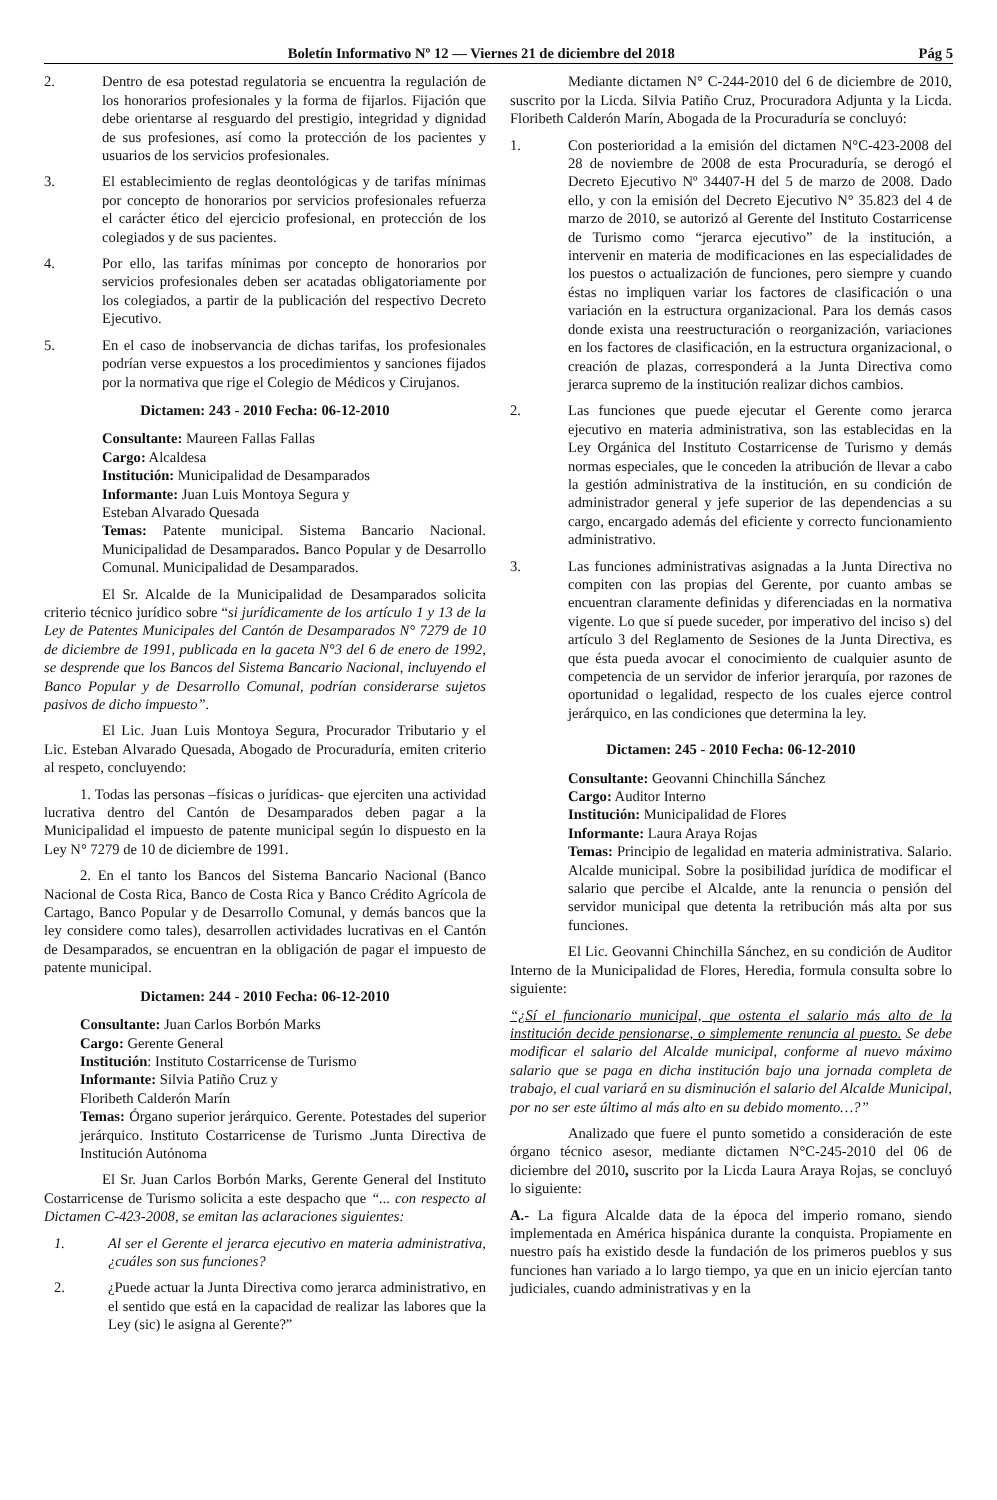Boletín Informativo Nº 12 — Viernes 21 de diciembre del 2018 Pág 5
2. Dentro de esa potestad regulatoria se encuentra la regulación de los honorarios profesionales y la forma de fijarlos. Fijación que debe orientarse al resguardo del prestigio, integridad y dignidad de sus profesiones, así como la protección de los pacientes y usuarios de los servicios profesionales.
3. El establecimiento de reglas deontológicas y de tarifas mínimas por concepto de honorarios por servicios profesionales refuerza el carácter ético del ejercicio profesional, en protección de los colegiados y de sus pacientes.
4. Por ello, las tarifas mínimas por concepto de honorarios por servicios profesionales deben ser acatadas obligatoriamente por los colegiados, a partir de la publicación del respectivo Decreto Ejecutivo.
5. En el caso de inobservancia de dichas tarifas, los profesionales podrían verse expuestos a los procedimientos y sanciones fijados por la normativa que rige el Colegio de Médicos y Cirujanos.
Dictamen: 243 - 2010 Fecha: 06-12-2010
Consultante: Maureen Fallas Fallas
Cargo: Alcaldesa
Institución: Municipalidad de Desamparados
Informante: Juan Luis Montoya Segura y
Esteban Alvarado Quesada
Temas: Patente municipal. Sistema Bancario Nacional. Municipalidad de Desamparados. Banco Popular y de Desarrollo Comunal. Municipalidad de Desamparados.
El Sr. Alcalde de la Municipalidad de Desamparados solicita criterio técnico jurídico sobre “si jurídicamente de los artículo 1 y 13 de la Ley de Patentes Municipales del Cantón de Desamparados N° 7279 de 10 de diciembre de 1991, publicada en la gaceta N°3 del 6 de enero de 1992, se desprende que los Bancos del Sistema Bancario Nacional, incluyendo el Banco Popular y de Desarrollo Comunal, podrían considerarse sujetos pasivos de dicho impuesto”.
El Lic. Juan Luis Montoya Segura, Procurador Tributario y el Lic. Esteban Alvarado Quesada, Abogado de Procuraduría, emiten criterio al respeto, concluyendo:
1. Todas las personas –físicas o jurídicas- que ejerciten una actividad lucrativa dentro del Cantón de Desamparados deben pagar a la Municipalidad el impuesto de patente municipal según lo dispuesto en la Ley N° 7279 de 10 de diciembre de 1991.
2. En el tanto los Bancos del Sistema Bancario Nacional (Banco Nacional de Costa Rica, Banco de Costa Rica y Banco Crédito Agrícola de Cartago, Banco Popular y de Desarrollo Comunal, y demás bancos que la ley considere como tales), desarrollen actividades lucrativas en el Cantón de Desamparados, se encuentran en la obligación de pagar el impuesto de patente municipal.
Dictamen: 244 - 2010 Fecha: 06-12-2010
Consultante: Juan Carlos Borbón Marks
Cargo: Gerente General
Institución: Instituto Costarricense de Turismo
Informante: Silvia Patiño Cruz y
Floribeth Calderón Marín
Temas: Órgano superior jerárquico. Gerente. Potestades del superior jerárquico. Instituto Costarricense de Turismo .Junta Directiva de Institución Autónoma
El Sr. Juan Carlos Borbón Marks, Gerente General del Instituto Costarricense de Turismo solicita a este despacho que “... con respecto al Dictamen C-423-2008, se emitan las aclaraciones siguientes:
1. Al ser el Gerente el jerarca ejecutivo en materia administrativa, ¿cuáles son sus funciones?
2. ¿Puede actuar la Junta Directiva como jerarca administrativo, en el sentido que está en la capacidad de realizar las labores que la Ley (sic) le asigna al Gerente?”
Mediante dictamen N° C-244-2010 del 6 de diciembre de 2010, suscrito por la Licda. Silvia Patiño Cruz, Procuradora Adjunta y la Licda. Floribeth Calderón Marín, Abogada de la Procuraduría se concluyó:
1. Con posterioridad a la emisión del dictamen N°C-423-2008 del 28 de noviembre de 2008 de esta Procuraduría, se derogó el Decreto Ejecutivo Nº 34407-H del 5 de marzo de 2008. Dado ello, y con la emisión del Decreto Ejecutivo N° 35.823 del 4 de marzo de 2010, se autorizó al Gerente del Instituto Costarricense de Turismo como “jerarca ejecutivo” de la institución, a intervenir en materia de modificaciones en las especialidades de los puestos o actualización de funciones, pero siempre y cuando éstas no impliquen variar los factores de clasificación o una variación en la estructura organizacional. Para los demás casos donde exista una reestructuración o reorganización, variaciones en los factores de clasificación, en la estructura organizacional, o creación de plazas, corresponderá a la Junta Directiva como jerarca supremo de la institución realizar dichos cambios.
2. Las funciones que puede ejecutar el Gerente como jerarca ejecutivo en materia administrativa, son las establecidas en la Ley Orgánica del Instituto Costarricense de Turismo y demás normas especiales, que le conceden la atribución de llevar a cabo la gestión administrativa de la institución, en su condición de administrador general y jefe superior de las dependencias a su cargo, encargado además del eficiente y correcto funcionamiento administrativo.
3. Las funciones administrativas asignadas a la Junta Directiva no compiten con las propias del Gerente, por cuanto ambas se encuentran claramente definidas y diferenciadas en la normativa vigente. Lo que sí puede suceder, por imperativo del inciso s) del artículo 3 del Reglamento de Sesiones de la Junta Directiva, es que ésta pueda avocar el conocimiento de cualquier asunto de competencia de un servidor de inferior jerarquía, por razones de oportunidad o legalidad, respecto de los cuales ejerce control jerárquico, en las condiciones que determina la ley.
Dictamen: 245 - 2010 Fecha: 06-12-2010
Consultante: Geovanni Chinchilla Sánchez
Cargo: Auditor Interno
Institución: Municipalidad de Flores
Informante: Laura Araya Rojas
Temas: Principio de legalidad en materia administrativa. Salario. Alcalde municipal. Sobre la posibilidad jurídica de modificar el salario que percibe el Alcalde, ante la renuncia o pensión del servidor municipal que detenta la retribución más alta por sus funciones.
El Lic. Geovanni Chinchilla Sánchez, en su condición de Auditor Interno de la Municipalidad de Flores, Heredia, formula consulta sobre lo siguiente:
“¿Sí el funcionario municipal, que ostenta el salario más alto de la institución decide pensionarse, o simplemente renuncia al puesto. Se debe modificar el salario del Alcalde municipal, conforme al nuevo máximo salario que se paga en dicha institución bajo una jornada completa de trabajo, el cual variará en su disminución el salario del Alcalde Municipal, por no ser este último al más alto en su debido momento…?”
Analizado que fuere el punto sometido a consideración de este órgano técnico asesor, mediante dictamen N°C-245-2010 del 06 de diciembre del 2010, suscrito por la Licda Laura Araya Rojas, se concluyó lo siguiente:
A.- La figura Alcalde data de la época del imperio romano, siendo implementada en América hispánica durante la conquista. Propiamente en nuestro país ha existido desde la fundación de los primeros pueblos y sus funciones han variado a lo largo tiempo, ya que en un inicio ejercían tanto judiciales, cuando administrativas y en la